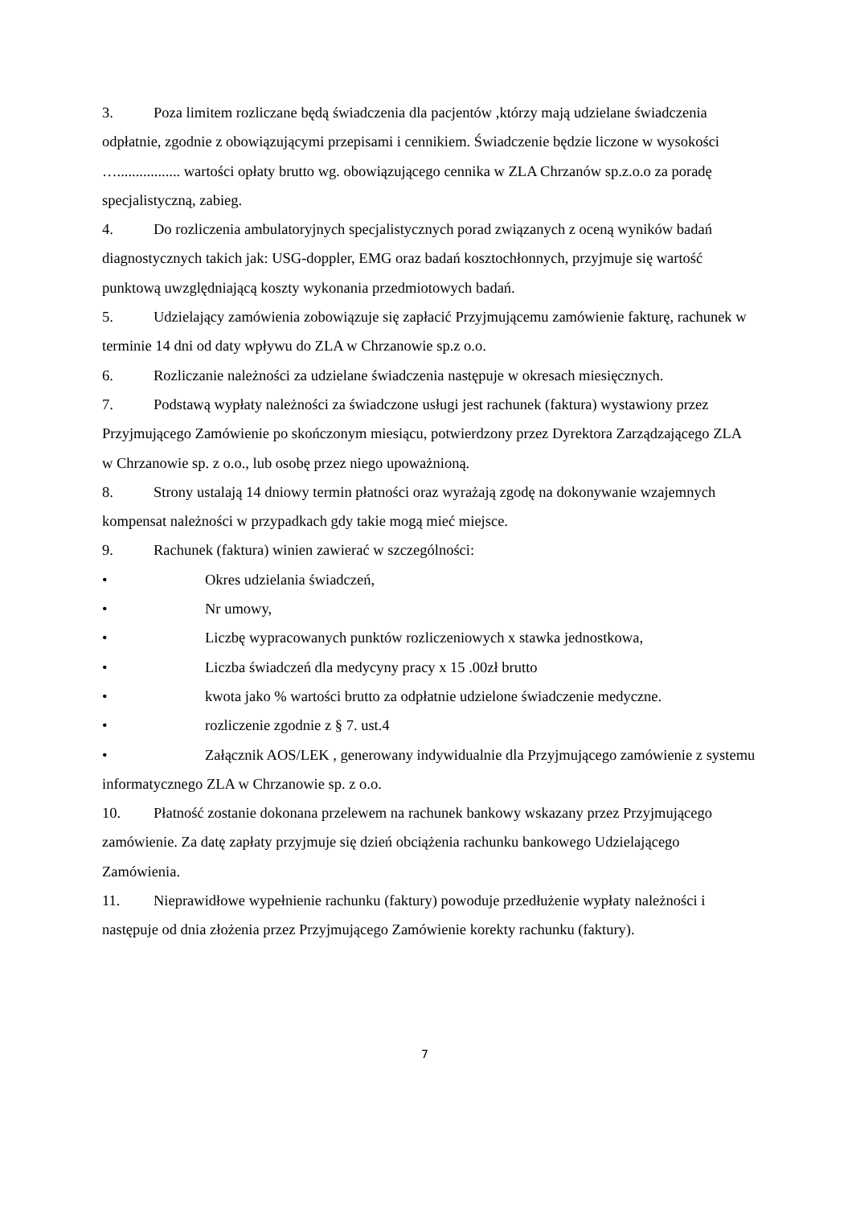3. Poza limitem rozliczane będą świadczenia dla pacjentów ,którzy mają udzielane świadczenia odpłatnie, zgodnie z obowiązującymi przepisami i cennikiem. Świadczenie będzie liczone w wysokości …................. wartości opłaty brutto wg. obowiązującego cennika w ZLA Chrzanów sp.z.o.o za poradę specjalistyczną, zabieg.
4. Do rozliczenia ambulatoryjnych specjalistycznych porad związanych z oceną wyników badań diagnostycznych takich jak: USG-doppler, EMG oraz badań kosztochłonnych, przyjmuje się wartość punktową uwzględniającą koszty wykonania przedmiotowych badań.
5. Udzielający zamówienia zobowiązuje się zapłacić Przyjmującemu zamówienie fakturę, rachunek w terminie 14 dni od daty wpływu do ZLA w Chrzanowie sp.z o.o.
6. Rozliczanie należności za udzielane świadczenia następuje w okresach miesięcznych.
7. Podstawą wypłaty należności za świadczone usługi jest rachunek (faktura) wystawiony przez Przyjmującego Zamówienie po skończonym miesiącu, potwierdzony przez Dyrektora Zarządzającego ZLA w Chrzanowie sp. z o.o., lub osobę przez niego upoważnioną.
8. Strony ustalają 14 dniowy termin płatności oraz wyrażają zgodę na dokonywanie wzajemnych kompensat należności w przypadkach gdy takie mogą mieć miejsce.
9. Rachunek (faktura) winien zawierać w szczególności:
• Okres udzielania świadczeń,
• Nr umowy,
• Liczbę wypracowanych punktów rozliczeniowych x stawka jednostkowa,
• Liczba świadczeń dla medycyny pracy x 15 .00zł brutto
• kwota jako % wartości brutto za odpłatnie udzielone świadczenie medyczne.
• rozliczenie zgodnie z § 7. ust.4
• Załącznik AOS/LEK , generowany indywidualnie dla Przyjmującego zamówienie z systemu informatycznego ZLA w Chrzanowie sp. z o.o.
10. Płatność zostanie dokonana przelewem na rachunek bankowy wskazany przez Przyjmującego zamówienie. Za datę zapłaty przyjmuje się dzień obciążenia rachunku bankowego Udzielającego Zamówienia.
11. Nieprawidłowe wypełnienie rachunku (faktury) powoduje przedłużenie wypłaty należności i następuje od dnia złożenia przez Przyjmującego Zamówienie korekty rachunku (faktury).
7